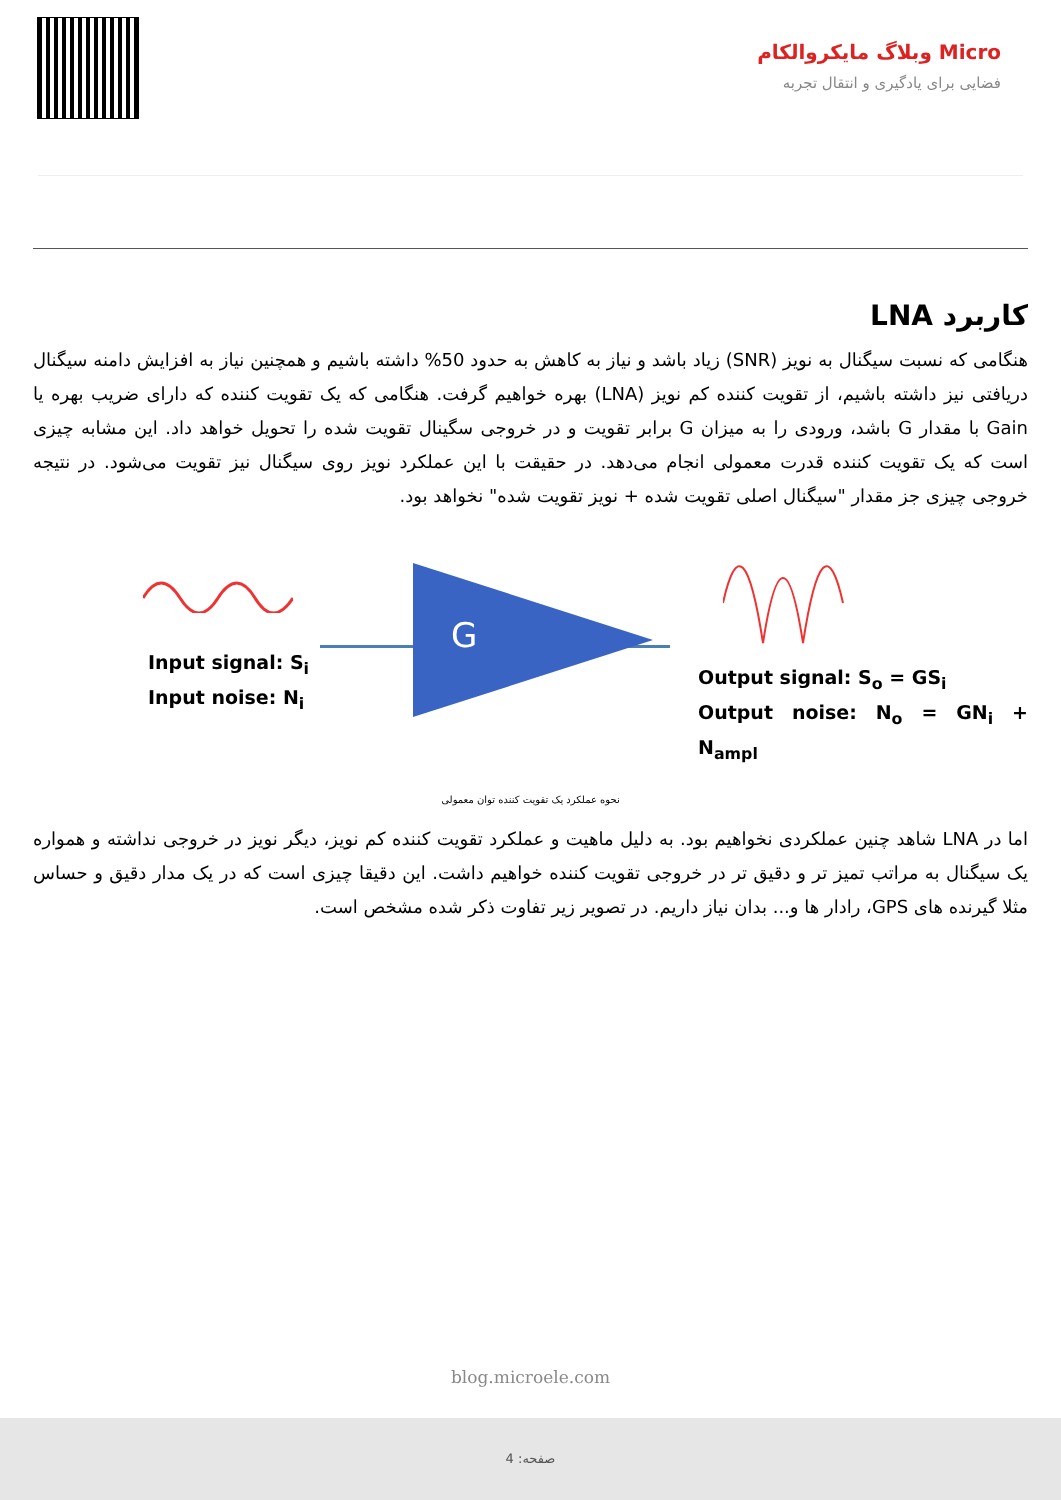Micro وبلاگ مایکروالکام
فضایی برای یادگیری و انتقال تجربه
کاربرد LNA
هنگامی که نسبت سیگنال به نویز (SNR) زیاد باشد و نیاز به کاهش به حدود 50% داشته باشیم و همچنین نیاز به افزایش دامنه سیگنال دریافتی نیز داشته باشیم، از تقویت کننده کم نویز (LNA) بهره خواهیم گرفت. هنگامی که یک تقویت کننده که دارای ضریب بهره یا Gain با مقدار G باشد، ورودی را به میزان G برابر تقویت و در خروجی سگینال تقویت شده را تحویل خواهد داد. این مشابه چیزی است که یک تقویت کننده قدرت معمولی انجام می‌دهد. در حقیقت با این عملکرد نویز روی سیگنال نیز تقویت می‌شود. در نتیجه خروجی چیزی جز مقدار "سیگنال اصلی تقویت شده + نویز تقویت شده" نخواهد بود.
Input signal: S<sub>i</sub>
Input noise: N<sub>i</sub>
G
Output signal: S<sub>o</sub> = GS<sub>i</sub>
Output noise: N<sub>o</sub> = GN<sub>i</sub> + N<sub>ampl</sub>
نحوه عملکرد یک تقویت کننده توان معمولی
اما در LNA شاهد چنین عملکردی نخواهیم بود. به دلیل ماهیت و عملکرد تقویت کننده کم نویز، دیگر نویز در خروجی نداشته و همواره یک سیگنال به مراتب تمیز تر و دقیق تر در خروجی تقویت کننده خواهیم داشت. این دقیقا چیزی است که در یک مدار دقیق و حساس مثلا گیرنده های GPS، رادار ها و... بدان نیاز داریم. در تصویر زیر تفاوت ذکر شده مشخص است.
blog.microele.com
صفحه: 4